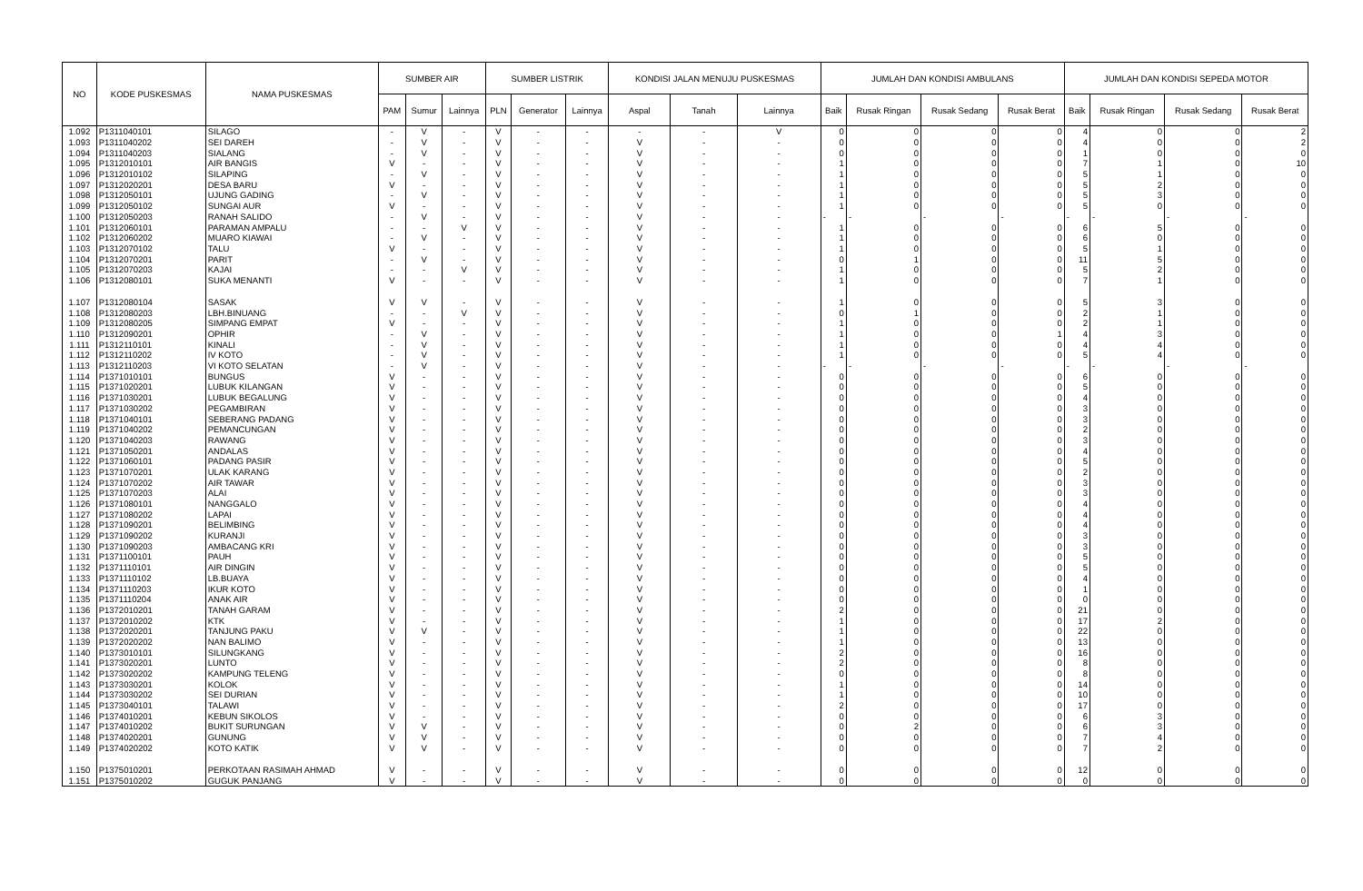| NO | KODE PUSKESMAS | NAMA PUSKESMAS | SUMBER AIR | | | SUMBER LISTRIK | | | KONDISI JALAN MENUJU PUSKESMAS | | | JUMLAH DAN KONDISI AMBULANS | | | | JUMLAH DAN KONDISI SEPEDA MOTOR | | | |
| --- | --- | --- | --- | --- | --- | --- | --- | --- | --- | --- | --- | --- | --- | --- | --- | --- | --- | --- | --- |
| | | | PAM | Sumur | Lainnya | PLN | Generator | Lainnya | Aspal | Tanah | Lainnya | Baik | Rusak Ringan | Rusak Sedang | Rusak Berat | Baik | Rusak Ringan | Rusak Sedang | Rusak Berat |
| 1.092 | P1311040101 | SILAGO | - | V | - | V | - | - | - | - | V | 0 | 0 | 0 | 0 | 4 | 0 | 0 | 2 |
| 1.093 | P1311040202 | SEI DAREH | - | V | - | V | - | - | V | - | - | 0 | 0 | 0 | 0 | 4 | 0 | 0 | 2 |
| 1.094 | P1311040203 | SIALANG | - | V | - | V | - | - | V | - | - | 0 | 0 | 0 | 0 | 1 | 0 | 0 | 0 |
| 1.095 | P1312010101 | AIR BANGIS | V | - | - | V | - | - | V | - | - | 1 | 0 | 0 | 0 | 7 | 1 | 0 | 10 |
| 1.096 | P1312010102 | SILAPING | - | V | - | V | - | - | V | - | - | 1 | 0 | 0 | 0 | 5 | 1 | 0 | 0 |
| 1.097 | P1312020201 | DESA BARU | V | - | - | V | - | - | V | - | - | 1 | 0 | 0 | 0 | 5 | 2 | 0 | 0 |
| 1.098 | P1312050101 | UJUNG GADING | - | V | - | V | - | - | V | - | - | 1 | 0 | 0 | 0 | 5 | 3 | 0 | 0 |
| 1.099 | P1312050102 | SUNGAI AUR | V | - | - | V | - | - | V | - | - | 1 | 0 | 0 | 0 | 5 | 0 | 0 | 0 |
| 1.100 | P1312050203 | RANAH SALIDO | - | V | - | V | - | - | V | - | - | - | - | - | - | - | - | - | - |
| 1.101 | P1312060101 | PARAMAN AMPALU | - | - | V | V | - | - | V | - | - | 1 | 0 | 0 | 0 | 6 | 5 | 0 | 0 |
| 1.102 | P1312060202 | MUARO KIAWAI | - | V | - | V | - | - | V | - | - | 1 | 0 | 0 | 0 | 6 | 0 | 0 | 0 |
| 1.103 | P1312070102 | TALU | V | - | - | V | - | - | V | - | - | 1 | 0 | 0 | 0 | 5 | 1 | 0 | 0 |
| 1.104 | P1312070201 | PARIT | - | V | - | V | - | - | V | - | - | 0 | 1 | 0 | 0 | 11 | 5 | 0 | 0 |
| 1.105 | P1312070203 | KAJAI | - | - | V | V | - | - | V | - | - | 1 | 0 | 0 | 0 | 5 | 2 | 0 | 0 |
| 1.106 | P1312080101 | SUKA MENANTI | V | - | - | V | - | - | V | - | - | 1 | 0 | 0 | 0 | 7 | 1 | 0 | 0 |
| 1.107 | P1312080104 | SASAK | V | V | - | V | - | - | V | - | - | 1 | 0 | 0 | 0 | 5 | 3 | 0 | 0 |
| 1.108 | P1312080203 | LBH.BINUANG | - | - | V | V | - | - | V | - | - | 0 | 1 | 0 | 0 | 2 | 1 | 0 | 0 |
| 1.109 | P1312080205 | SIMPANG EMPAT | V | - | - | V | - | - | V | - | - | 1 | 0 | 0 | 0 | 2 | 1 | 0 | 0 |
| 1.110 | P1312090201 | OPHIR | - | V | - | V | - | - | V | - | - | 1 | 0 | 0 | 1 | 4 | 3 | 0 | 0 |
| 1.111 | P1312110101 | KINALI | - | V | - | V | - | - | V | - | - | 1 | 0 | 0 | 0 | 4 | 4 | 0 | 0 |
| 1.112 | P1312110202 | IV KOTO | - | V | - | V | - | - | V | - | - | 1 | 0 | 0 | 0 | 5 | 4 | 0 | 0 |
| 1.113 | P1312110203 | VI KOTO SELATAN | - | V | - | V | - | - | V | - | - | - | - | - | - | - | - | - | - |
| 1.114 | P1371010101 | BUNGUS | V | - | - | V | - | - | V | - | - | 0 | 0 | 0 | 0 | 6 | 0 | 0 | 0 |
| 1.115 | P1371020201 | LUBUK KILANGAN | V | - | - | V | - | - | V | - | - | 0 | 0 | 0 | 0 | 5 | 0 | 0 | 0 |
| 1.116 | P1371030201 | LUBUK BEGALUNG | V | - | - | V | - | - | V | - | - | 0 | 0 | 0 | 0 | 4 | 0 | 0 | 0 |
| 1.117 | P1371030202 | PEGAMBIRAN | V | - | - | V | - | - | V | - | - | 0 | 0 | 0 | 0 | 3 | 0 | 0 | 0 |
| 1.118 | P1371040101 | SEBERANG PADANG | V | - | - | V | - | - | V | - | - | 0 | 0 | 0 | 0 | 3 | 0 | 0 | 0 |
| 1.119 | P1371040202 | PEMANCUNGAN | V | - | - | V | - | - | V | - | - | 0 | 0 | 0 | 0 | 2 | 0 | 0 | 0 |
| 1.120 | P1371040203 | RAWANG | V | - | - | V | - | - | V | - | - | 0 | 0 | 0 | 0 | 3 | 0 | 0 | 0 |
| 1.121 | P1371050201 | ANDALAS | V | - | - | V | - | - | V | - | - | 0 | 0 | 0 | 0 | 4 | 0 | 0 | 0 |
| 1.122 | P1371060101 | PADANG PASIR | V | - | - | V | - | - | V | - | - | 0 | 0 | 0 | 0 | 5 | 0 | 0 | 0 |
| 1.123 | P1371070201 | ULAK KARANG | V | - | - | V | - | - | V | - | - | 0 | 0 | 0 | 0 | 2 | 0 | 0 | 0 |
| 1.124 | P1371070202 | AIR TAWAR | V | - | - | V | - | - | V | - | - | 0 | 0 | 0 | 0 | 3 | 0 | 0 | 0 |
| 1.125 | P1371070203 | ALAI | V | - | - | V | - | - | V | - | - | 0 | 0 | 0 | 0 | 3 | 0 | 0 | 0 |
| 1.126 | P1371080101 | NANGGALO | V | - | - | V | - | - | V | - | - | 0 | 0 | 0 | 0 | 4 | 0 | 0 | 0 |
| 1.127 | P1371080202 | LAPAI | V | - | - | V | - | - | V | - | - | 0 | 0 | 0 | 0 | 4 | 0 | 0 | 0 |
| 1.128 | P1371090201 | BELIMBING | V | - | - | V | - | - | V | - | - | 0 | 0 | 0 | 0 | 4 | 0 | 0 | 0 |
| 1.129 | P1371090202 | KURANJI | V | - | - | V | - | - | V | - | - | 0 | 0 | 0 | 0 | 3 | 0 | 0 | 0 |
| 1.130 | P1371090203 | AMBACANG KRI | V | - | - | V | - | - | V | - | - | 0 | 0 | 0 | 0 | 3 | 0 | 0 | 0 |
| 1.131 | P1371100101 | PAUH | V | - | - | V | - | - | V | - | - | 0 | 0 | 0 | 0 | 5 | 0 | 0 | 0 |
| 1.132 | P1371110101 | AIR DINGIN | V | - | - | V | - | - | V | - | - | 0 | 0 | 0 | 0 | 5 | 0 | 0 | 0 |
| 1.133 | P1371110102 | LB.BUAYA | V | - | - | V | - | - | V | - | - | 0 | 0 | 0 | 0 | 4 | 0 | 0 | 0 |
| 1.134 | P1371110203 | IKUR KOTO | V | - | - | V | - | - | V | - | - | 0 | 0 | 0 | 0 | 1 | 0 | 0 | 0 |
| 1.135 | P1371110204 | ANAK AIR | V | - | - | V | - | - | V | - | - | 0 | 0 | 0 | 0 | 0 | 0 | 0 | 0 |
| 1.136 | P1372010201 | TANAH GARAM | V | - | - | V | - | - | V | - | - | 2 | 0 | 0 | 0 | 21 | 0 | 0 | 0 |
| 1.137 | P1372010202 | KTK | V | - | - | V | - | - | V | - | - | 1 | 0 | 0 | 0 | 17 | 2 | 0 | 0 |
| 1.138 | P1372020201 | TANJUNG PAKU | V | V | - | V | - | - | V | - | - | 1 | 0 | 0 | 0 | 22 | 0 | 0 | 0 |
| 1.139 | P1372020202 | NAN BALIMO | V | - | - | V | - | - | V | - | - | 1 | 0 | 0 | 0 | 13 | 0 | 0 | 0 |
| 1.140 | P1373010101 | SILUNGKANG | V | - | - | V | - | - | V | - | - | 2 | 0 | 0 | 0 | 16 | 0 | 0 | 0 |
| 1.141 | P1373020201 | LUNTO | V | - | - | V | - | - | V | - | - | 2 | 0 | 0 | 0 | 8 | 0 | 0 | 0 |
| 1.142 | P1373020202 | KAMPUNG TELENG | V | - | - | V | - | - | V | - | - | 0 | 0 | 0 | 0 | 8 | 0 | 0 | 0 |
| 1.143 | P1373030201 | KOLOK | V | - | - | V | - | - | V | - | - | 1 | 0 | 0 | 0 | 14 | 0 | 0 | 0 |
| 1.144 | P1373030202 | SEI DURIAN | V | - | - | V | - | - | V | - | - | 1 | 0 | 0 | 0 | 10 | 0 | 0 | 0 |
| 1.145 | P1373040101 | TALAWI | V | - | - | V | - | - | V | - | - | 2 | 0 | 0 | 0 | 17 | 0 | 0 | 0 |
| 1.146 | P1374010201 | KEBUN SIKOLOS | V | - | - | V | - | - | V | - | - | 0 | 0 | 0 | 0 | 6 | 3 | 0 | 0 |
| 1.147 | P1374010202 | BUKIT SURUNGAN | V | V | - | V | - | - | V | - | - | 0 | 2 | 0 | 0 | 6 | 3 | 0 | 0 |
| 1.148 | P1374020201 | GUNUNG | V | V | - | V | - | - | V | - | - | 0 | 0 | 0 | 0 | 7 | 4 | 0 | 0 |
| 1.149 | P1374020202 | KOTO KATIK | V | V | - | V | - | - | V | - | - | 0 | 0 | 0 | 0 | 7 | 2 | 0 | 0 |
| 1.150 | P1375010201 | PERKOTAAN RASIMAH AHMAD | V | - | - | V | - | - | V | - | - | 0 | 0 | 0 | 0 | 12 | 0 | 0 | 0 |
| 1.151 | P1375010202 | GUGUK PANJANG | V | - | - | V | - | - | V | - | - | 0 | 0 | 0 | 0 | 0 | 0 | 0 | 0 |